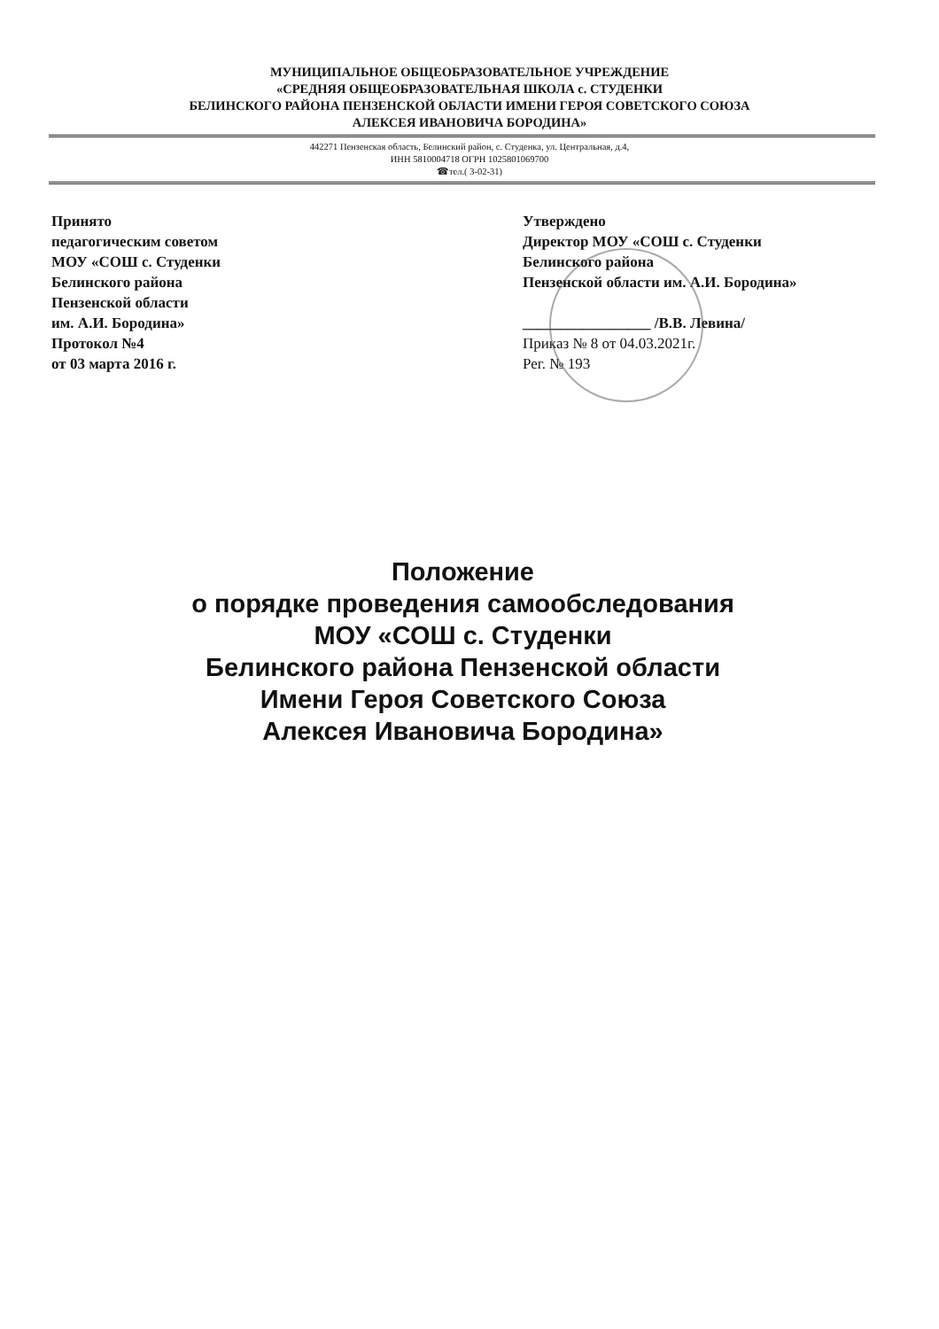МУНИЦИПАЛЬНОЕ ОБЩЕОБРАЗОВАТЕЛЬНОЕ УЧРЕЖДЕНИЕ
«СРЕДНЯЯ ОБЩЕОБРАЗОВАТЕЛЬНАЯ ШКОЛА с. СТУДЕНКИ
БЕЛИНСКОГО РАЙОНА ПЕНЗЕНСКОЙ ОБЛАСТИ ИМЕНИ ГЕРОЯ СОВЕТСКОГО СОЮЗА
АЛЕКСЕЯ ИВАНОВИЧА БОРОДИНА»
442271 Пензенская область, Белинский район, с. Студенка, ул. Центральная, д.4,
ИНН 5810004718 ОГРН 1025801069700
☎тел.( 3-02-31)
Принято
педагогическим советом
МОУ «СОШ с. Студенки
Белинского района
Пензенской области
им. А.И. Бородина»
Протокол №4
от 03 марта 2016 г.
Утверждено
Директор МОУ «СОШ с. Студенки
Белинского района
Пензенской области им. А.И. Бородина»
_________________ /В.В. Левина/
Приказ № 8 от 04.03.2021г.
Рег. № 193
Положение
о порядке проведения самообследования
МОУ «СОШ с. Студенки
Белинского района Пензенской области
Имени Героя Советского Союза
Алексея Ивановича Бородина»